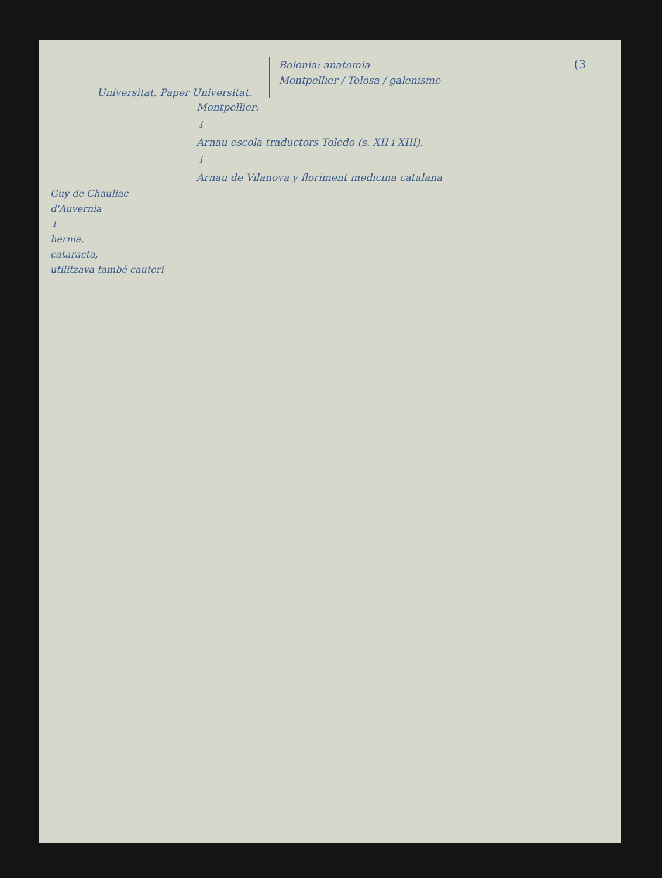(3
Universitat. Paper Universitat.
Bolonia: anatomia
Montpellier / Tolosa / galenisme
Montpellier:
↓
Arnau escola traductors Toledo (s. XII i XIII).
↓
Arnau de Vilanova y floriment medicina catalana
Guy de Chauliac
d'Auvernia
↓
hernia,
cataracta,
utilitzava també cauteri